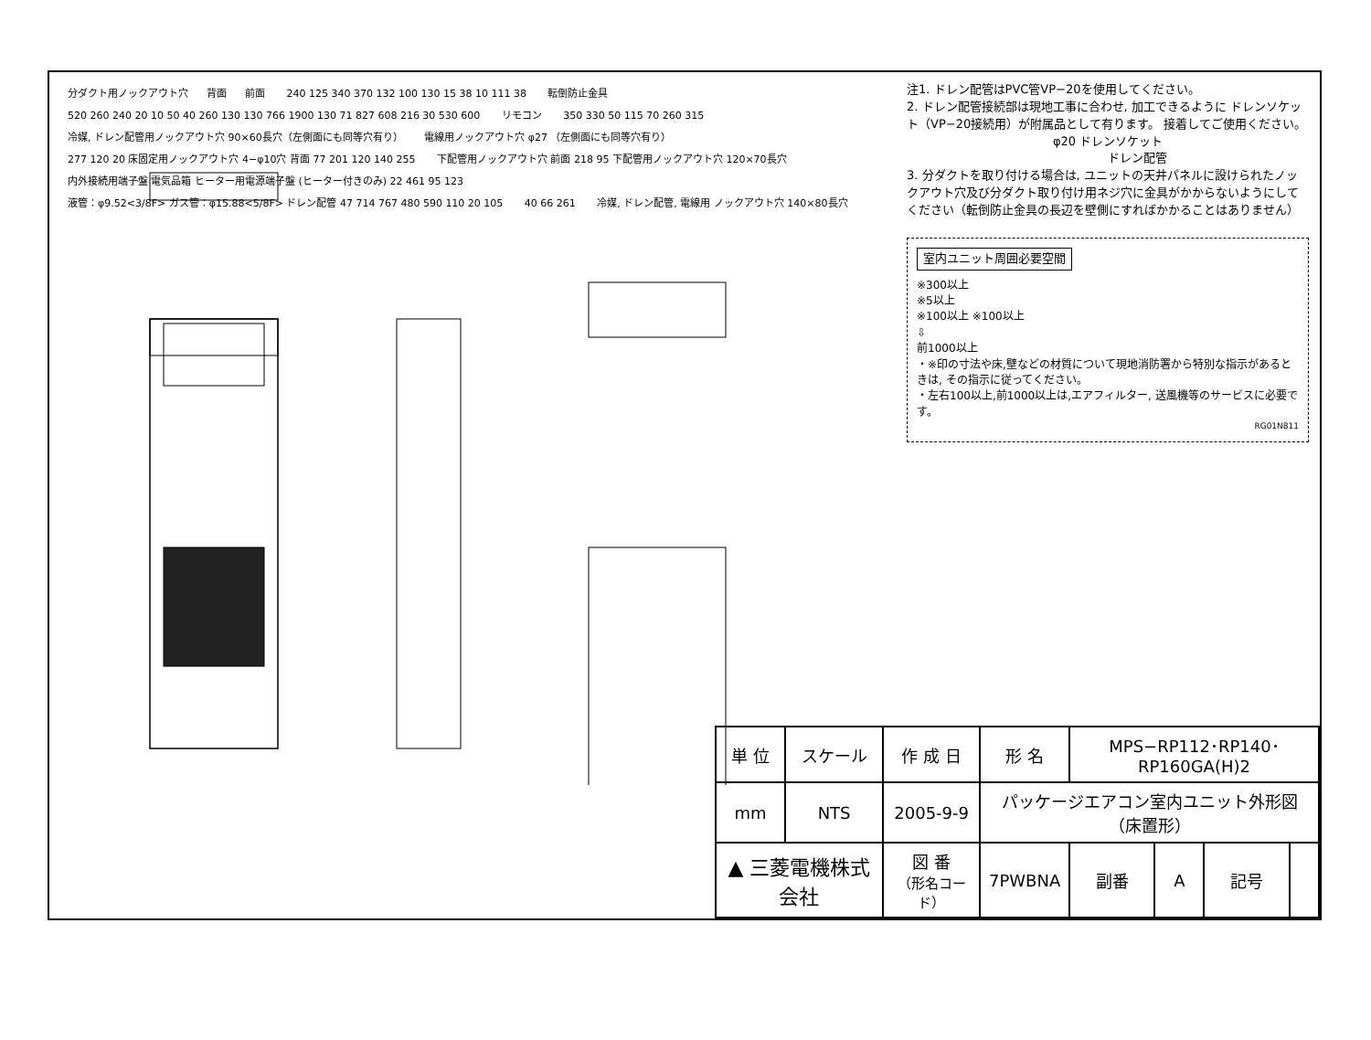分ダクト用ノックアウト穴 背面 前面 240 125 340 370 132 100 130 15 38 10 111 38 転倒防止金具 520 260 240 20 10 50 40 260 130 130 766 1900 130 71 827 608 216 30 530 600 リモコン 350 330 50 115 70 260 315 冷媒, ドレン配管用ノックアウト穴 90×60長穴（左側面にも同等穴有り） 電線用ノックアウト穴 φ27 （左側面にも同等穴有り） 277 120 20 床固定用ノックアウト穴 4−φ10穴 背面 77 201 120 140 255 下配管用ノックアウト穴 前面 218 95 下配管用ノックアウト穴 120×70長穴 内外接続用端子盤 電気品箱 ヒーター用電源端子盤 (ヒーター付きのみ) 22 461 95 123 液管：φ9.52<3/8F> ガス管：φ15.88<5/8F> ドレン配管 47 714 767 480 590 110 20 105 40 66 261 冷媒, ドレン配管, 電線用 ノックアウト穴 140×80長穴
注1. ドレン配管はPVC管VP−20を使用してください。
2. ドレン配管接続部は現地工事に合わせ, 加工できるように ドレンソケット（VP−20接続用）が附属品として有ります。 接着してご使用ください。
φ20 ドレンソケット
ドレン配管
3. 分ダクトを取り付ける場合は, ユニットの天井パネルに設けられたノックアウト穴及び分ダクト取り付け用ネジ穴に金具がかからないようにしてください（転倒防止金具の長辺を壁側にすればかかることはありません）
室内ユニット周囲必要空間
※300以上
※5以上
※100以上 ※100以上
⇩
前1000以上
・※印の寸法や床,壁などの材質について現地消防署から特別な指示があるときは, その指示に従ってください。
・左右100以上,前1000以上は,エアフィルター, 送風機等のサービスに必要です。
RG01N811
| 単 位 | スケール | 作 成 日 | 形 名 | MPS−RP112･RP140･RP160GA(H)2 | | | |
| mm | NTS | 2005-9-9 | パッケージエアコン室内ユニット外形図（床置形） | | | | |
| ▲ 三菱電機株式会社 | | 図 番 （形名コード） | 7PWBNA | 副番 | A | 記号 | |